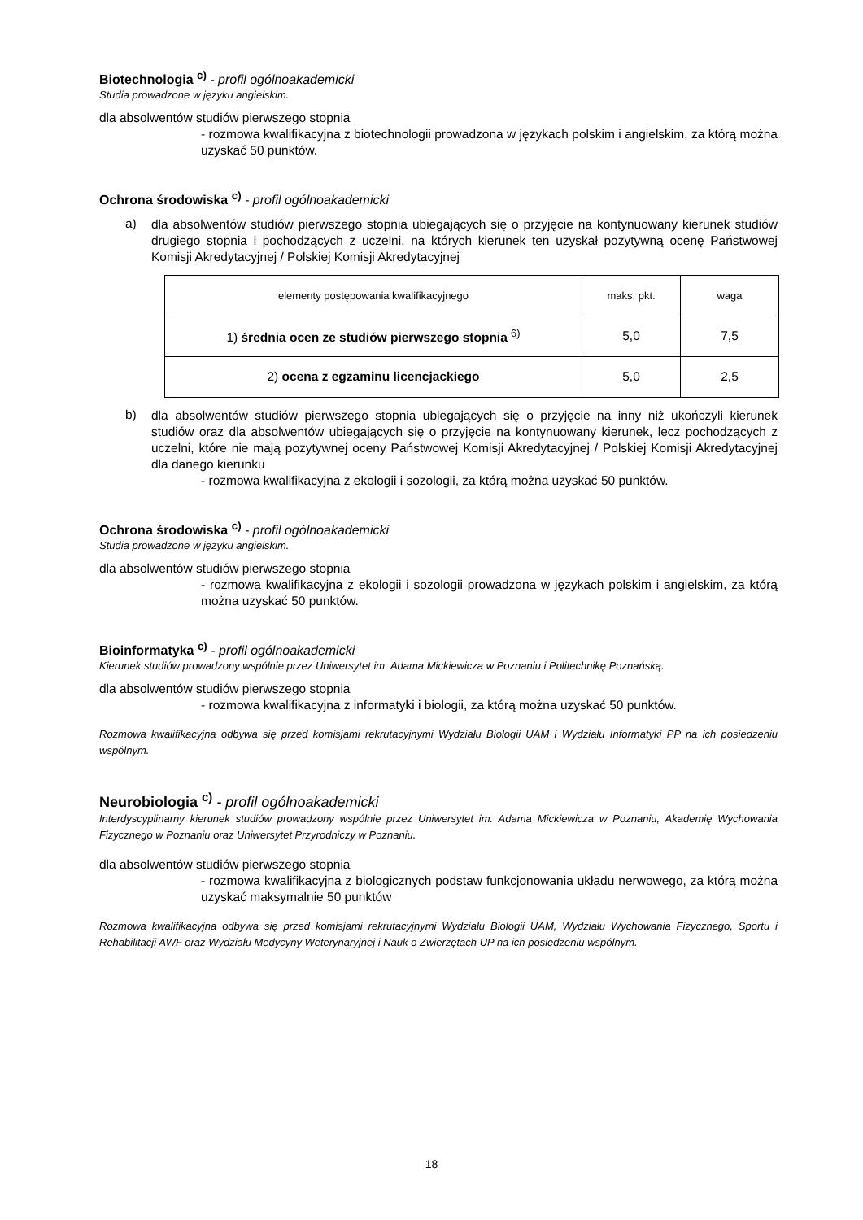Biotechnologia <sup>c)</sup> - profil ogólnoakademicki
Studia prowadzone w języku angielskim.
dla absolwentów studiów pierwszego stopnia
- rozmowa kwalifikacyjna z biotechnologii prowadzona w językach polskim i angielskim, za którą można uzyskać 50 punktów.
Ochrona środowiska <sup>c)</sup> - profil ogólnoakademicki
a)
dla absolwentów studiów pierwszego stopnia ubiegających się o przyjęcie na kontynuowany kierunek studiów drugiego stopnia i pochodzących z uczelni, na których kierunek ten uzyskał pozytywną ocenę Państwowej Komisji Akredytacyjnej / Polskiej Komisji Akredytacyjnej
| elementy postępowania kwalifikacyjnego | maks. pkt. | waga |
| 1) średnia ocen ze studiów pierwszego stopnia <sup>6)</sup> | 5,0 | 7,5 |
| 2) ocena z egzaminu licencjackiego | 5,0 | 2,5 |
b)
dla absolwentów studiów pierwszego stopnia ubiegających się o przyjęcie na inny niż ukończyli kierunek studiów oraz dla absolwentów ubiegających się o przyjęcie na kontynuowany kierunek, lecz pochodzących z uczelni, które nie mają pozytywnej oceny Państwowej Komisji Akredytacyjnej / Polskiej Komisji Akredytacyjnej dla danego kierunku
- rozmowa kwalifikacyjna z ekologii i sozologii, za którą można uzyskać 50 punktów.
Ochrona środowiska <sup>c)</sup> - profil ogólnoakademicki
Studia prowadzone w języku angielskim.
dla absolwentów studiów pierwszego stopnia
- rozmowa kwalifikacyjna z ekologii i sozologii prowadzona w językach polskim i angielskim, za którą można uzyskać 50 punktów.
Bioinformatyka <sup>c)</sup> - profil ogólnoakademicki
Kierunek studiów prowadzony wspólnie przez Uniwersytet im. Adama Mickiewicza w Poznaniu i Politechnikę Poznańską.
dla absolwentów studiów pierwszego stopnia
- rozmowa kwalifikacyjna z informatyki i biologii, za którą można uzyskać 50 punktów.
Rozmowa kwalifikacyjna odbywa się przed komisjami rekrutacyjnymi Wydziału Biologii UAM i Wydziału Informatyki PP na ich posiedzeniu wspólnym.
Neurobiologia <sup>c)</sup> - profil ogólnoakademicki
Interdyscyplinarny kierunek studiów prowadzony wspólnie przez Uniwersytet im. Adama Mickiewicza w Poznaniu, Akademię Wychowania Fizycznego w Poznaniu oraz Uniwersytet Przyrodniczy w Poznaniu.
dla absolwentów studiów pierwszego stopnia
- rozmowa kwalifikacyjna z biologicznych podstaw funkcjonowania układu nerwowego, za którą można uzyskać maksymalnie 50 punktów
Rozmowa kwalifikacyjna odbywa się przed komisjami rekrutacyjnymi Wydziału Biologii UAM, Wydziału Wychowania Fizycznego, Sportu i Rehabilitacji AWF oraz Wydziału Medycyny Weterynaryjnej i Nauk o Zwierzętach UP na ich posiedzeniu wspólnym.
18